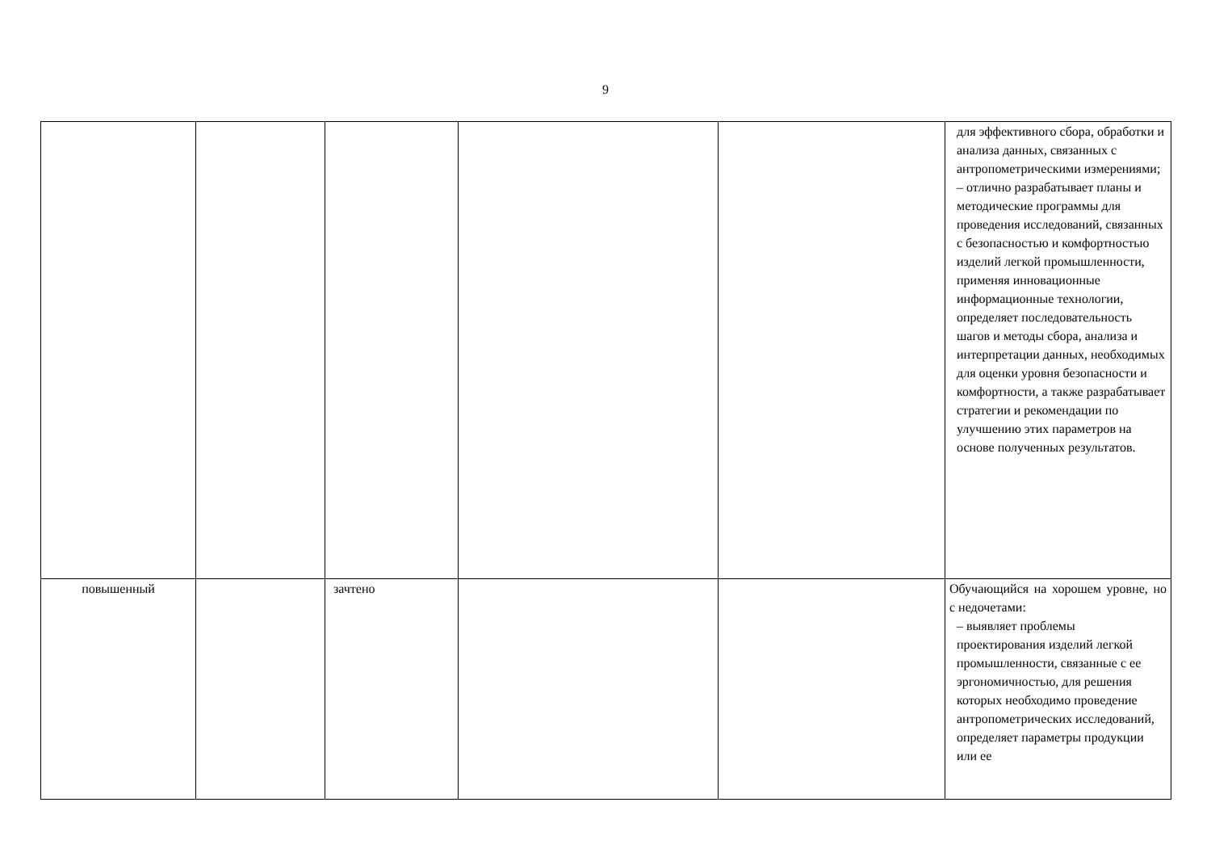9
| | | | | | для эффективного сбора, обработки и анализа данных, связанных с антропометрическими измерениями; – отлично разрабатывает планы и методические программы для проведения исследований, связанных с безопасностью и комфортностью изделий легкой промышленности, применяя инновационные информационные технологии, определяет последовательность шагов и методы сбора, анализа и интерпретации данных, необходимых для оценки уровня безопасности и комфортности, а также разрабатывает стратегии и рекомендации по улучшению этих параметров на основе полученных результатов. |
| повышенный | | зачтено | | | Обучающийся на хорошем уровне, но с недочетами: – выявляет проблемы проектирования изделий легкой промышленности, связанные с ее эргономичностью, для решения которых необходимо проведение антропометрических исследований, определяет параметры продукции или ее |